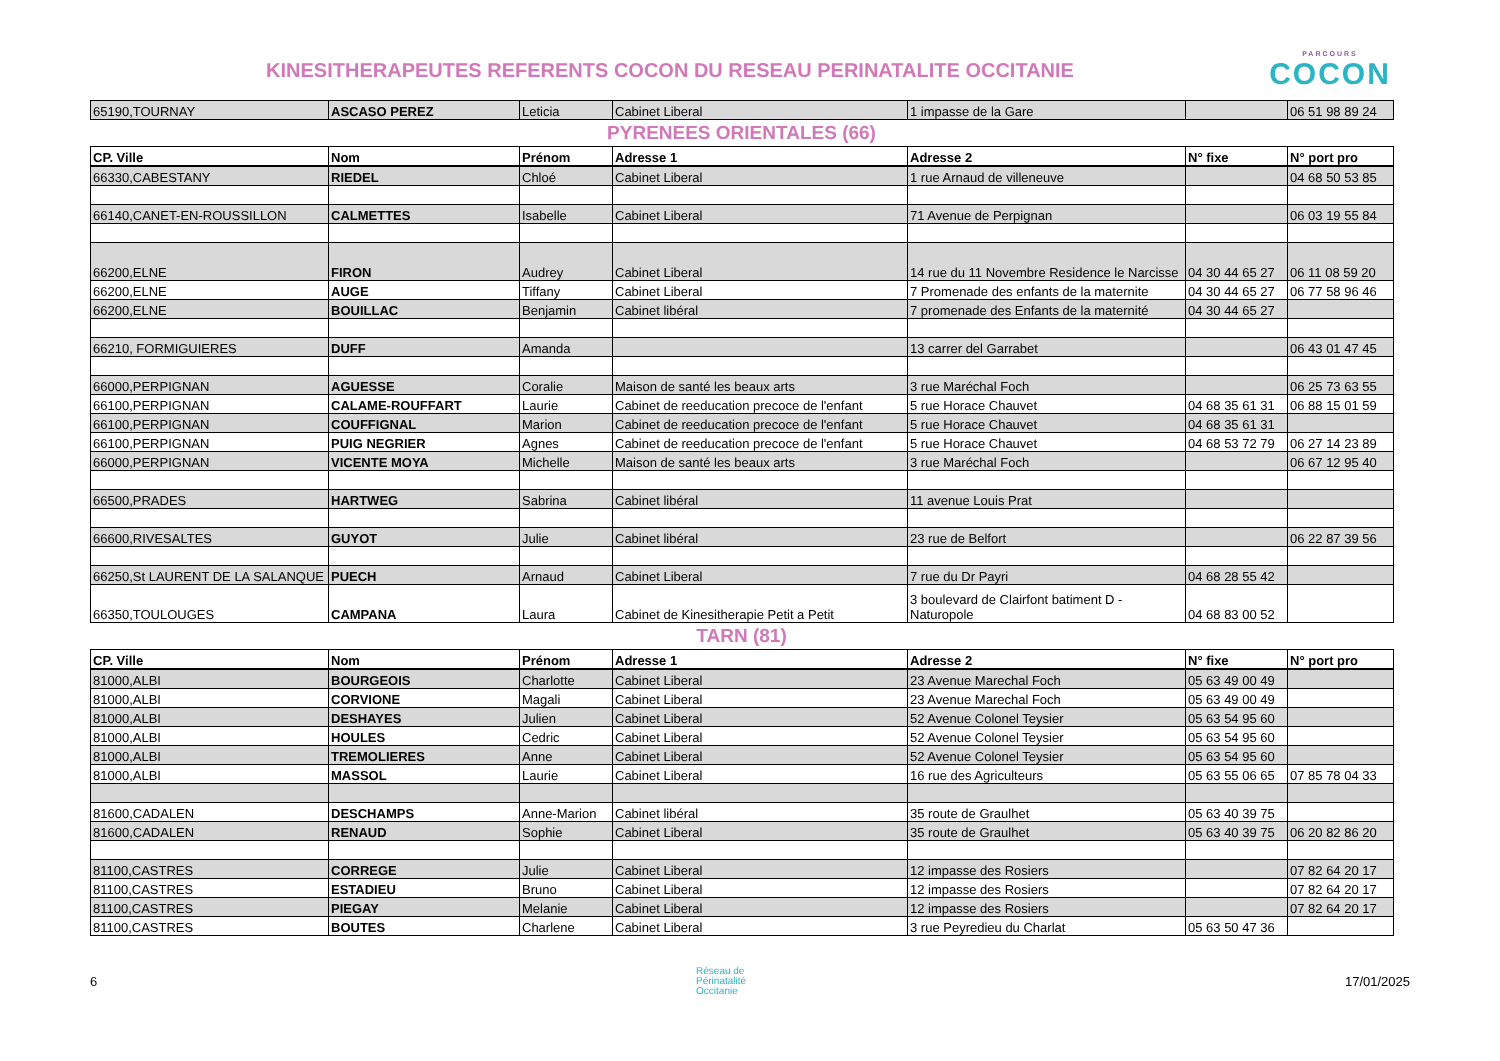KINESITHERAPEUTES REFERENTS COCON DU RESEAU PERINATALITE OCCITANIE
PARCOURS
COCON
| 65190,TOURNAY | ASCASO PEREZ | Leticia | Cabinet Liberal | 1 impasse de la Gare | | 06 51 98 89 24 |
PYRENEES ORIENTALES (66)
| CP. Ville | Nom | Prénom | Adresse 1 | Adresse 2 | N° fixe | N° port pro |
| --- | --- | --- | --- | --- | --- | --- |
| 66330,CABESTANY | RIEDEL | Chloé | Cabinet Liberal | 1 rue Arnaud de villeneuve | | 04 68 50 53 85 |
| 66140,CANET-EN-ROUSSILLON | CALMETTES | Isabelle | Cabinet Liberal | 71 Avenue de Perpignan | | 06 03 19 55 84 |
| 66200,ELNE | FIRON | Audrey | Cabinet Liberal | 14 rue du 11 Novembre Residence le Narcisse | 04 30 44 65 27 | 06 11 08 59 20 |
| 66200,ELNE | AUGE | Tiffany | Cabinet Liberal | 7 Promenade des enfants de la maternite | 04 30 44 65 27 | 06 77 58 96 46 |
| 66200,ELNE | BOUILLAC | Benjamin | Cabinet libéral | 7 promenade des Enfants de la maternité | 04 30 44 65 27 | |
| 66210, FORMIGUIERES | DUFF | Amanda | | 13 carrer del Garrabet | | 06 43 01 47 45 |
| 66000,PERPIGNAN | AGUESSE | Coralie | Maison de santé les beaux arts | 3 rue Maréchal Foch | | 06 25 73 63 55 |
| 66100,PERPIGNAN | CALAME-ROUFFART | Laurie | Cabinet de reeducation precoce de l'enfant | 5 rue Horace Chauvet | 04 68 35 61 31 | 06 88 15 01 59 |
| 66100,PERPIGNAN | COUFFIGNAL | Marion | Cabinet de reeducation precoce de l'enfant | 5 rue Horace Chauvet | 04 68 35 61 31 | |
| 66100,PERPIGNAN | PUIG NEGRIER | Agnes | Cabinet de reeducation precoce de l'enfant | 5 rue Horace Chauvet | 04 68 53 72 79 | 06 27 14 23 89 |
| 66000,PERPIGNAN | VICENTE MOYA | Michelle | Maison de santé les beaux arts | 3 rue Maréchal Foch | | 06 67 12 95 40 |
| 66500,PRADES | HARTWEG | Sabrina | Cabinet libéral | 11 avenue Louis Prat | | |
| 66600,RIVESALTES | GUYOT | Julie | Cabinet libéral | 23 rue de Belfort | | 06 22 87 39 56 |
| 66250,St LAURENT DE LA SALANQUE | PUECH | Arnaud | Cabinet Liberal | 7 rue du Dr Payri | 04 68 28 55 42 | |
| 66350,TOULOUGES | CAMPANA | Laura | Cabinet de Kinesitherapie Petit a Petit | 3 boulevard de Clairfont batiment D - Naturopole | 04 68 83 00 52 | |
TARN (81)
| CP. Ville | Nom | Prénom | Adresse 1 | Adresse 2 | N° fixe | N° port pro |
| --- | --- | --- | --- | --- | --- | --- |
| 81000,ALBI | BOURGEOIS | Charlotte | Cabinet Liberal | 23 Avenue Marechal Foch | 05 63 49 00 49 | |
| 81000,ALBI | CORVIONE | Magali | Cabinet Liberal | 23 Avenue Marechal Foch | 05 63 49 00 49 | |
| 81000,ALBI | DESHAYES | Julien | Cabinet Liberal | 52 Avenue Colonel Teysier | 05 63 54 95 60 | |
| 81000,ALBI | HOULES | Cedric | Cabinet Liberal | 52 Avenue Colonel Teysier | 05 63 54 95 60 | |
| 81000,ALBI | TREMOLIERES | Anne | Cabinet Liberal | 52 Avenue Colonel Teysier | 05 63 54 95 60 | |
| 81000,ALBI | MASSOL | Laurie | Cabinet Liberal | 16 rue des Agriculteurs | 05 63 55 06 65 | 07 85 78 04 33 |
| 81600,CADALEN | DESCHAMPS | Anne-Marion | Cabinet libéral | 35 route de Graulhet | 05 63 40 39 75 | |
| 81600,CADALEN | RENAUD | Sophie | Cabinet Liberal | 35 route de Graulhet | 05 63 40 39 75 | 06 20 82 86 20 |
| 81100,CASTRES | CORREGE | Julie | Cabinet Liberal | 12 impasse des Rosiers | | 07 82 64 20 17 |
| 81100,CASTRES | ESTADIEU | Bruno | Cabinet Liberal | 12 impasse des Rosiers | | 07 82 64 20 17 |
| 81100,CASTRES | PIEGAY | Melanie | Cabinet Liberal | 12 impasse des Rosiers | | 07 82 64 20 17 |
| 81100,CASTRES | BOUTES | Charlene | Cabinet Liberal | 3 rue Peyredieu du Charlat | 05 63 50 47 36 | |
6 Réseau de
Périnatalité
Occitanie 17/01/2025